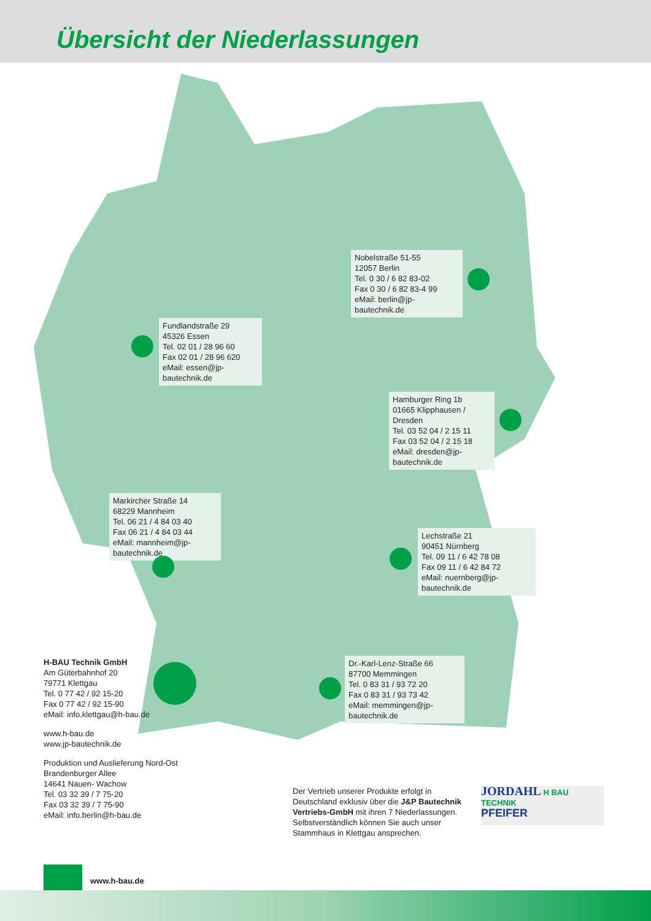Übersicht der Niederlassungen
Nobelstraße 51-55
12057 Berlin
Tel. 0 30 / 6 82 83-02
Fax 0 30 / 6 82 83-4 99
eMail: berlin@jp-bautechnik.de
Fundlandstraße 29
45326 Essen
Tel. 02 01 / 28 96 60
Fax 02 01 / 28 96 620
eMail: essen@jp-bautechnik.de
Hamburger Ring 1b
01665 Klipphausen / Dresden
Tel. 03 52 04 / 2 15 11
Fax 03 52 04 / 2 15 18
eMail: dresden@jp-bautechnik.de
Markircher Straße 14
68229 Mannheim
Tel. 06 21 / 4 84 03 40
Fax 06 21 / 4 84 03 44
eMail: mannheim@jp-bautechnik.de
Lechstraße 21
90451 Nürnberg
Tel. 09 11 / 6 42 78 08
Fax 09 11 / 6 42 84 72
eMail: nuernberg@jp-bautechnik.de
Dr.-Karl-Lenz-Straße 66
87700 Memmingen
Tel. 0 83 31 / 93 72 20
Fax 0 83 31 / 93 73 42
eMail: memmingen@jp-bautechnik.de
H-BAU Technik GmbH
Am Güterbahnhof 20
79771 Klettgau
Tel. 0 77 42 / 92 15-20
Fax 0 77 42 / 92 15-90
eMail: info.klettgau@h-bau.de
www.h-bau.de
www.jp-bautechnik.de
Produktion und Auslieferung Nord-Ost
Brandenburger Allee
14641 Nauen- Wachow
Tel. 03 32 39 / 7 75-20
Fax 03 32 39 / 7 75-90
eMail: info.berlin@h-bau.de
Der Vertrieb unserer Produkte erfolgt in Deutschland exklusiv über die J&P Bautechnik Vertriebs-GmbH mit ihren 7 Niederlassungen. Selbstverständlich können Sie auch unser Stammhaus in Klettgau ansprechen.
JORDAHL H BAU TECHNIK
PFEIFER
www.h-bau.de